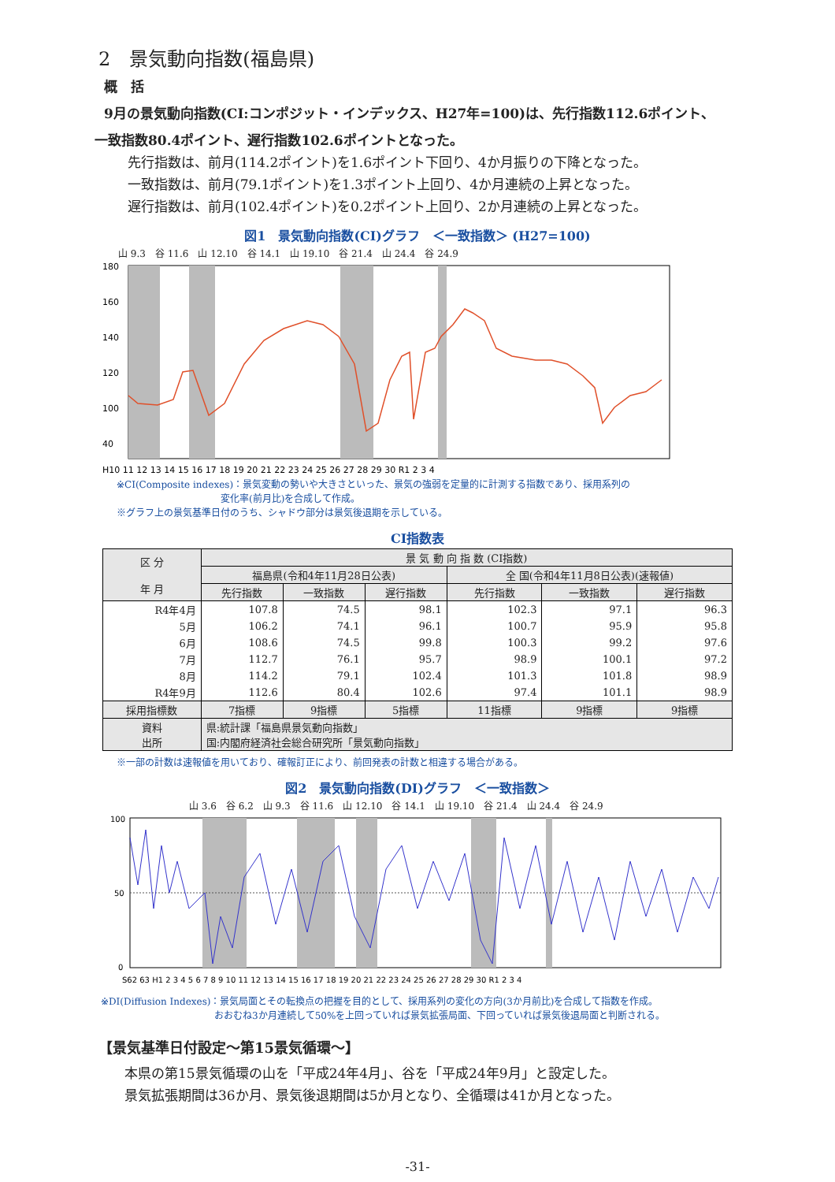2　景気動向指数(福島県)
概　括
9月の景気動向指数(CI:コンポジット・インデックス、H27年=100)は、先行指数112.6ポイント、
一致指数80.4ポイント、遅行指数102.6ポイントとなった。
先行指数は、前月(114.2ポイント)を1.6ポイント下回り、4か月振りの下降となった。
一致指数は、前月(79.1ポイント)を1.3ポイント上回り、4か月連続の上昇となった。
遅行指数は、前月(102.4ポイント)を0.2ポイント上回り、2か月連続の上昇となった。
図1　景気動向指数(CI)グラフ　＜一致指数＞ (H27=100)
山 9.3　谷 11.6　山 12.10　谷 14.1　山 19.10　谷 21.4　山 24.4　谷 24.9
180
160
140
120
100
40
H10 11 12 13 14 15 16 17 18 19 20 21 22 23 24 25 26 27 28 29 30 R1 2 3 4
※CI(Composite indexes)：景気変動の勢いや大きさといった、景気の強弱を定量的に計測する指数であり、採用系列の
　　　　　　　　　　　変化率(前月比)を合成して作成。
※グラフ上の景気基準日付のうち、シャドウ部分は景気後退期を示している。
CI指数表
| 区 分 年 月 | 景 気 動 向 指 数 (CI指数) | | | | | |
| --- | --- | --- | --- | --- | --- | --- |
| | 福島県(令和4年11月28日公表) | | | 全 国(令和4年11月8日公表)(速報値) | | |
| | 先行指数 | 一致指数 | 遅行指数 | 先行指数 | 一致指数 | 遅行指数 |
| R4年4月 | 107.8 | 74.5 | 98.1 | 102.3 | 97.1 | 96.3 |
| 5月 | 106.2 | 74.1 | 96.1 | 100.7 | 95.9 | 95.8 |
| 6月 | 108.6 | 74.5 | 99.8 | 100.3 | 99.2 | 97.6 |
| 7月 | 112.7 | 76.1 | 95.7 | 98.9 | 100.1 | 97.2 |
| 8月 | 114.2 | 79.1 | 102.4 | 101.3 | 101.8 | 98.9 |
| R4年9月 | 112.6 | 80.4 | 102.6 | 97.4 | 101.1 | 98.9 |
| 採用指標数 | 7指標 | 9指標 | 5指標 | 11指標 | 9指標 | 9指標 |
| 資料 出所 | 県:統計課「福島県景気動向指数」 国:内閣府経済社会総合研究所「景気動向指数」 | | | | | |
※一部の計数は速報値を用いており、確報訂正により、前回発表の計数と相違する場合がある。
図2　景気動向指数(DI)グラフ　＜一致指数＞
山 3.6　谷 6.2　山 9.3　谷 11.6　山 12.10　谷 14.1　山 19.10　谷 21.4　山 24.4　谷 24.9
100
50
0
S62 63 H1 2 3 4 5 6 7 8 9 10 11 12 13 14 15 16 17 18 19 20 21 22 23 24 25 26 27 28 29 30 R1 2 3 4
※DI(Diffusion Indexes)：景気局面とその転換点の把握を目的として、採用系列の変化の方向(3か月前比)を合成して指数を作成。
　　　　　　　　　　　　おおむね3か月連続して50%を上回っていれば景気拡張局面、下回っていれば景気後退局面と判断される。
【景気基準日付設定～第15景気循環～】
本県の第15景気循環の山を「平成24年4月」、谷を「平成24年9月」と設定した。
景気拡張期間は36か月、景気後退期間は5か月となり、全循環は41か月となった。
-31-